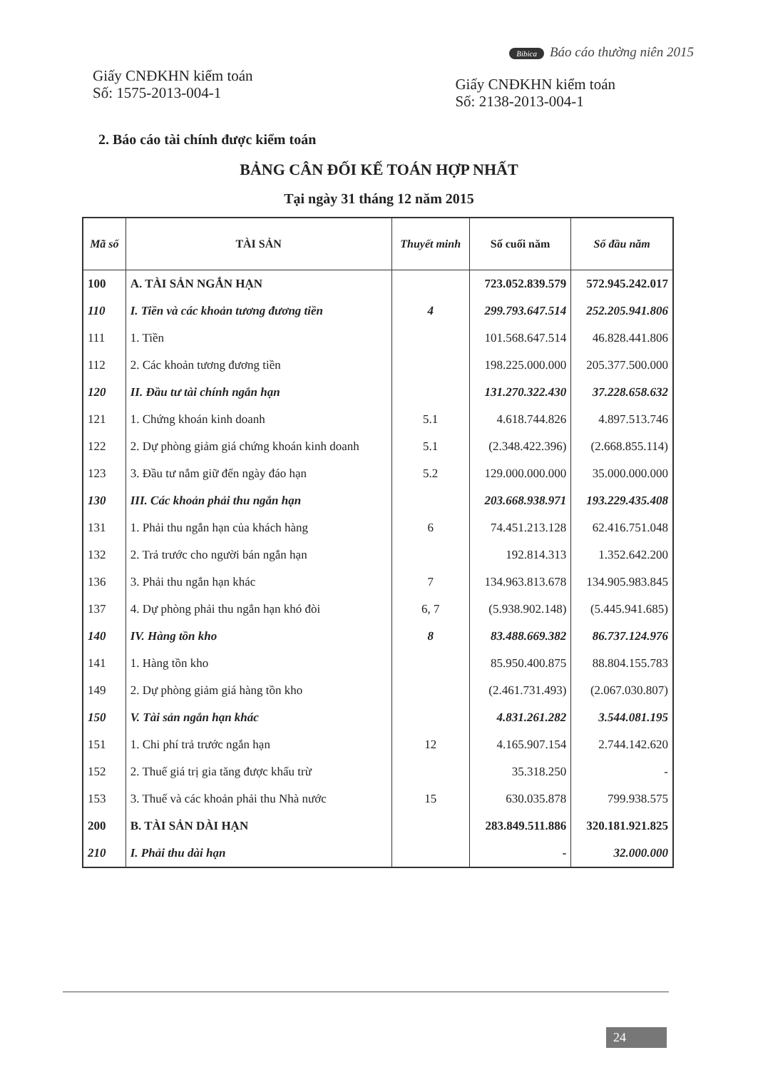Bibica Báo cáo thường niên 2015
Giấy CNĐKHN kiểm toán
Số: 1575-2013-004-1
Giấy CNĐKHN kiểm toán
Số: 2138-2013-004-1
2. Báo cáo tài chính được kiểm toán
BẢNG CÂN ĐỐI KẾ TOÁN HỢP NHẤT
Tại ngày 31 tháng 12 năm 2015
| Mã số | TÀI SẢN | Thuyết minh | Số cuối năm | Số đầu năm |
| --- | --- | --- | --- | --- |
| 100 | A. TÀI SẢN NGẮN HẠN | | 723.052.839.579 | 572.945.242.017 |
| 110 | I. Tiền và các khoản tương đương tiền | 4 | 299.793.647.514 | 252.205.941.806 |
| 111 | 1. Tiền | | 101.568.647.514 | 46.828.441.806 |
| 112 | 2. Các khoản tương đương tiền | | 198.225.000.000 | 205.377.500.000 |
| 120 | II. Đầu tư tài chính ngắn hạn | | 131.270.322.430 | 37.228.658.632 |
| 121 | 1. Chứng khoán kinh doanh | 5.1 | 4.618.744.826 | 4.897.513.746 |
| 122 | 2. Dự phòng giảm giá chứng khoán kinh doanh | 5.1 | (2.348.422.396) | (2.668.855.114) |
| 123 | 3. Đầu tư nắm giữ đến ngày đáo hạn | 5.2 | 129.000.000.000 | 35.000.000.000 |
| 130 | III. Các khoản phải thu ngắn hạn | | 203.668.938.971 | 193.229.435.408 |
| 131 | 1. Phải thu ngắn hạn của khách hàng | 6 | 74.451.213.128 | 62.416.751.048 |
| 132 | 2. Trả trước cho người bán ngắn hạn | | 192.814.313 | 1.352.642.200 |
| 136 | 3. Phải thu ngắn hạn khác | 7 | 134.963.813.678 | 134.905.983.845 |
| 137 | 4. Dự phòng phải thu ngắn hạn khó đòi | 6, 7 | (5.938.902.148) | (5.445.941.685) |
| 140 | IV. Hàng tồn kho | 8 | 83.488.669.382 | 86.737.124.976 |
| 141 | 1. Hàng tồn kho | | 85.950.400.875 | 88.804.155.783 |
| 149 | 2. Dự phòng giảm giá hàng tồn kho | | (2.461.731.493) | (2.067.030.807) |
| 150 | V. Tài sản ngắn hạn khác | | 4.831.261.282 | 3.544.081.195 |
| 151 | 1. Chi phí trả trước ngắn hạn | 12 | 4.165.907.154 | 2.744.142.620 |
| 152 | 2. Thuế giá trị gia tăng được khấu trừ | | 35.318.250 | - |
| 153 | 3. Thuế và các khoản phải thu Nhà nước | 15 | 630.035.878 | 799.938.575 |
| 200 | B. TÀI SẢN DÀI HẠN | | 283.849.511.886 | 320.181.921.825 |
| 210 | I. Phải thu dài hạn | | - | 32.000.000 |
24